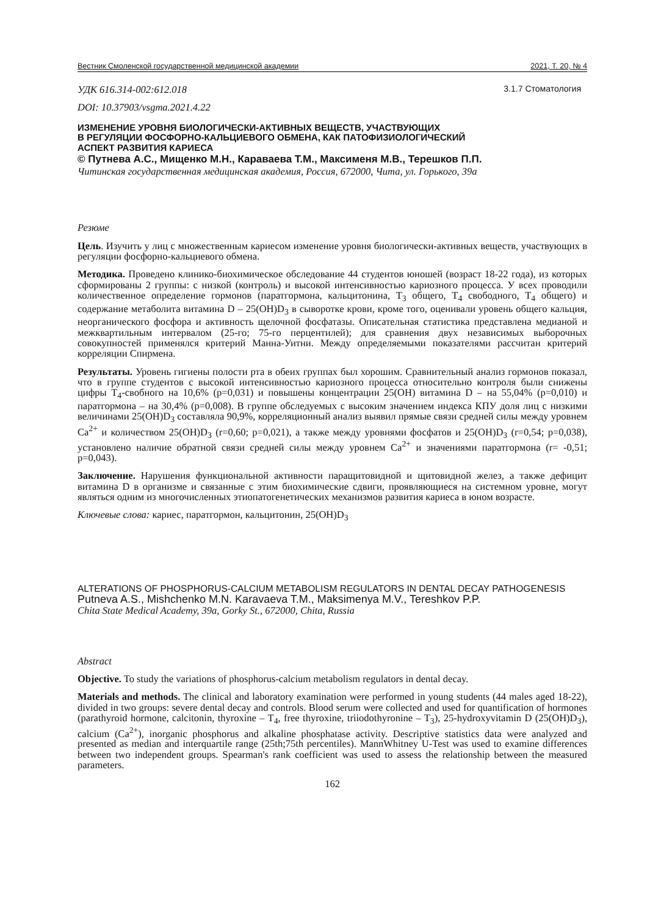Вестник Смоленской государственной медицинской академии 2021, Т. 20, № 4
УДК 616.314-002:612.018 3.1.7 Стоматология
DOI: 10.37903/vsgma.2021.4.22
ИЗМЕНЕНИЕ УРОВНЯ БИОЛОГИЧЕСКИ-АКТИВНЫХ ВЕЩЕСТВ, УЧАСТВУЮЩИХ
В РЕГУЛЯЦИИ ФОСФОРНО-КАЛЬЦИЕВОГО ОБМЕНА, КАК ПАТОФИЗИОЛОГИЧЕСКИЙ
АСПЕКТ РАЗВИТИЯ КАРИЕСА
© Путнева А.С., Мищенко М.Н., Караваева Т.М., Максименя М.В., Терешков П.П.
Читинская государственная медицинская академия, Россия, 672000, Чита, ул. Горького, 39а
Резюме
Цель. Изучить у лиц с множественным кариесом изменение уровня биологически-активных веществ, участвующих в регуляции фосфорно-кальциевого обмена.
Методика. Проведено клинико-биохимическое обследование 44 студентов юношей (возраст 18-22 года), из которых сформированы 2 группы: с низкой (контроль) и высокой интенсивностью кариозного процесса. У всех проводили количественное определение гормонов (паратгормона, кальцитонина, Т<sub>3</sub> общего, Т<sub>4</sub> свободного, Т<sub>4</sub> общего) и содержание метаболита витамина D – 25(ОН)D<sub>3</sub> в сыворотке крови, кроме того, оценивали уровень общего кальция, неорганического фосфора и активность щелочной фосфатазы. Описательная статистика представлена медианой и межквартильным интервалом (25-го; 75-го перцентилей); для сравнения двух независимых выборочных совокупностей применялся критерий Манна-Уитни. Между определяемыми показателями рассчитан критерий корреляции Спирмена.
Результаты. Уровень гигиены полости рта в обеих группах был хорошим. Сравнительный анализ гормонов показал, что в группе студентов с высокой интенсивностью кариозного процесса относительно контроля были снижены цифры Т<sub>4</sub>-свобного на 10,6% (p=0,031) и повышены концентрации 25(ОН) витамина D – на 55,04% (p=0,010) и паратгормона – на 30,4% (p=0,008). В группе обследуемых с высоким значением индекса КПУ доля лиц с низкими величинами 25(ОН)D<sub>3</sub> составляла 90,9%, корреляционный анализ выявил прямые связи средней силы между уровнем Ca<sup>2+</sup> и количеством 25(OH)D<sub>3</sub> (r=0,60; p=0,021), а также между уровнями фосфатов и 25(OH)D<sub>3</sub> (r=0,54; p=0,038), установлено наличие обратной связи средней силы между уровнем Ca<sup>2+</sup> и значениями паратгормона (r= -0,51; p=0,043).
Заключение. Нарушения функциональной активности паращитовидной и щитовидной желез, а также дефицит витамина D в организме и связанные с этим биохимические сдвиги, проявляющиеся на системном уровне, могут являться одним из многочисленных этиопатогенетических механизмов развития кариеса в юном возрасте.
Ключевые слова: кариес, паратгормон, кальцитонин, 25(OH)D<sub>3</sub>
ALTERATIONS OF PHOSPHORUS-CALCIUM METABOLISM REGULATORS IN DENTAL DECAY PATHOGENESIS
Putneva A.S., Mishchenko M.N. Karavaeva T.M., Maksimenya M.V., Tereshkov P.P.
Chita State Medical Academy, 39a, Gorky St., 672000, Chita, Russia
Abstract
Objective. To study the variations of phosphorus-calcium metabolism regulators in dental decay.
Materials and methods. The clinical and laboratory examination were performed in young students (44 males aged 18-22), divided in two groups: severe dental decay and controls. Blood serum were collected and used for quantification of hormones (parathyroid hormone, calcitonin, thyroxine – T<sub>4</sub>, free thyroxine, triiodothyronine – T<sub>3</sub>), 25-hydroxyvitamin D (25(OH)D<sub>3</sub>), calcium (Ca<sup>2+</sup>), inorganic phosphorus and alkaline phosphatase activity. Descriptive statistics data were analyzed and presented as median and interquartile range (25th;75th percentiles). MannWhitney U-Test was used to examine differences between two independent groups. Spearman's rank coefficient was used to assess the relationship between the measured parameters.
162